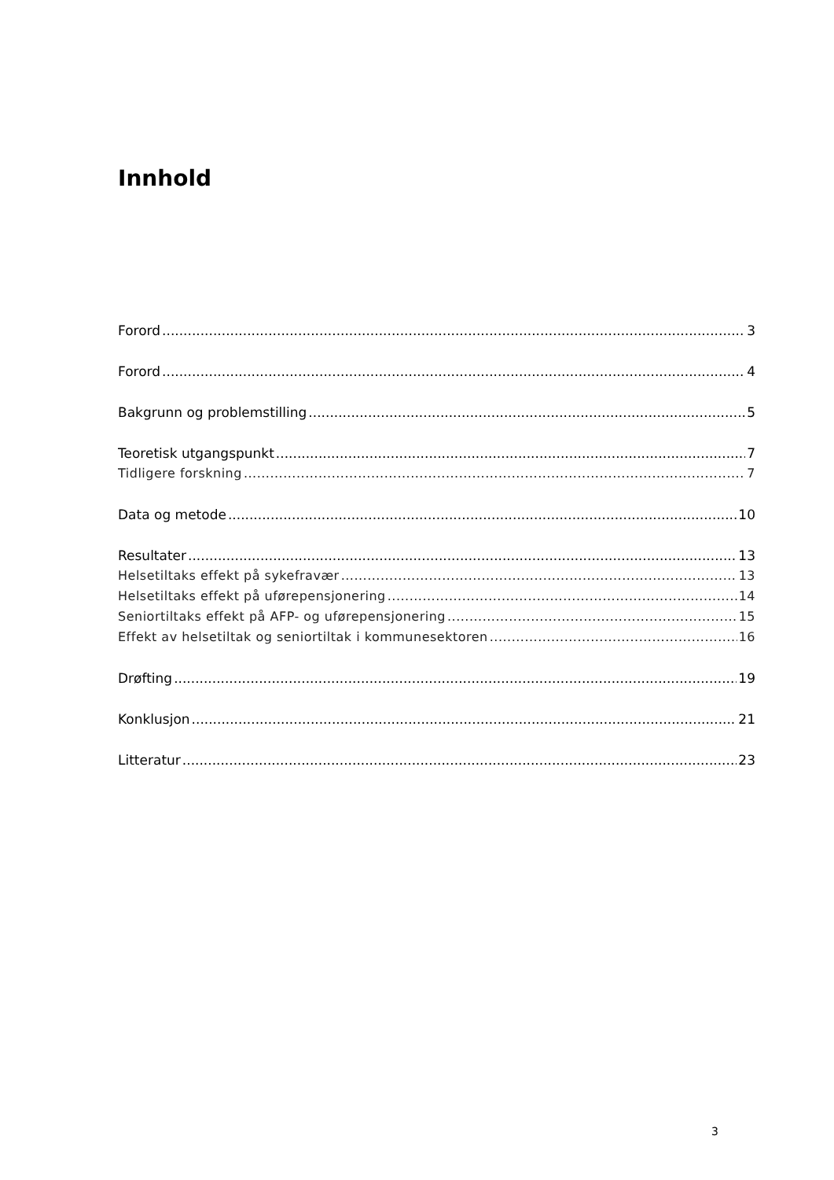Innhold
Forord 3
Forord 4
Bakgrunn og problemstilling 5
Teoretisk utgangspunkt 7
Tidligere forskning 7
Data og metode 10
Resultater 13
Helsetiltaks effekt på sykefravær 13
Helsetiltaks effekt på uførepensjonering 14
Seniortiltaks effekt på AFP- og uførepensjonering 15
Effekt av helsetiltak og seniortiltak i kommunesektoren 16
Drøfting 19
Konklusjon 21
Litteratur 23
3